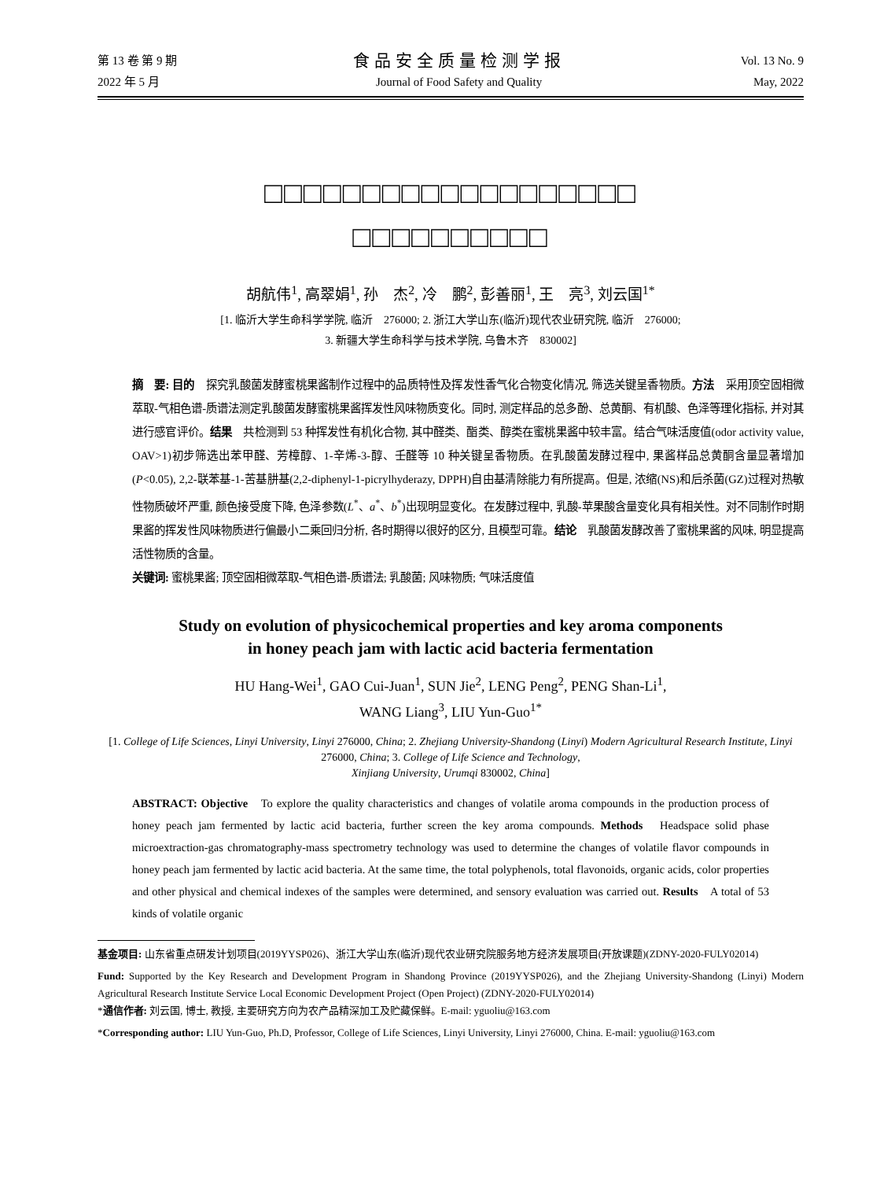第 13 卷 第 9 期
2022 年 5 月
食品安全质量检测学报
Journal of Food Safety and Quality
Vol. 13 No. 9
May, 2022
□□□□□□□□□□□□□□□□□□□
□□□□□□□□□□
胡航伟<sup>1</sup>, 高翠娟<sup>1</sup>, 孙　杰<sup>2</sup>, 冷　鹏<sup>2</sup>, 彭善丽<sup>1</sup>, 王　亮<sup>3</sup>, 刘云国<sup>1*</sup>
[1. 临沂大学生命科学学院, 临沂　276000; 2. 浙江大学山东(临沂)现代农业研究院, 临沂　276000;
3. 新疆大学生命科学与技术学院, 乌鲁木齐　830002]
摘　要: 目的　探究乳酸菌发酵蜜桃果酱制作过程中的品质特性及挥发性香气化合物变化情况, 筛选关键呈香物质。方法　采用顶空固相微萃取-气相色谱-质谱法测定乳酸菌发酵蜜桃果酱挥发性风味物质变化。同时, 测定样品的总多酚、总黄酮、有机酸、色泽等理化指标, 并对其进行感官评价。结果　共检测到 53 种挥发性有机化合物, 其中醛类、酯类、醇类在蜜桃果酱中较丰富。结合气味活度值(odor activity value, OAV>1)初步筛选出苯甲醛、芳樟醇、1-辛烯-3-醇、壬醛等 10 种关键呈香物质。在乳酸菌发酵过程中, 果酱样品总黄酮含量显著增加(P<0.05), 2,2-联苯基-1-苦基肼基(2,2-diphenyl-1-picrylhyderazy, DPPH)自由基清除能力有所提高。但是, 浓缩(NS)和后杀菌(GZ)过程对热敏性物质破坏严重, 颜色接受度下降, 色泽参数(L<sup>*</sup>、a<sup>*</sup>、b<sup>*</sup>)出现明显变化。在发酵过程中, 乳酸-苹果酸含量变化具有相关性。对不同制作时期果酱的挥发性风味物质进行偏最小二乘回归分析, 各时期得以很好的区分, 且模型可靠。结论　乳酸菌发酵改善了蜜桃果酱的风味, 明显提高活性物质的含量。
关键词: 蜜桃果酱; 顶空固相微萃取-气相色谱-质谱法; 乳酸菌; 风味物质; 气味活度值
Study on evolution of physicochemical properties and key aroma components
in honey peach jam with lactic acid bacteria fermentation
HU Hang-Wei<sup>1</sup>, GAO Cui-Juan<sup>1</sup>, SUN Jie<sup>2</sup>, LENG Peng<sup>2</sup>, PENG Shan-Li<sup>1</sup>,
WANG Liang<sup>3</sup>, LIU Yun-Guo<sup>1*</sup>
[1. College of Life Sciences, Linyi University, Linyi 276000, China; 2. Zhejiang University-Shandong (Linyi) Modern Agricultural Research Institute, Linyi 276000, China; 3. College of Life Science and Technology,
Xinjiang University, Urumqi 830002, China]
ABSTRACT: Objective　To explore the quality characteristics and changes of volatile aroma compounds in the production process of honey peach jam fermented by lactic acid bacteria, further screen the key aroma compounds. Methods　Headspace solid phase microextraction-gas chromatography-mass spectrometry technology was used to determine the changes of volatile flavor compounds in honey peach jam fermented by lactic acid bacteria. At the same time, the total polyphenols, total flavonoids, organic acids, color properties and other physical and chemical indexes of the samples were determined, and sensory evaluation was carried out. Results　A total of 53 kinds of volatile organic
基金项目: 山东省重点研发计划项目(2019YYSP026)、浙江大学山东(临沂)现代农业研究院服务地方经济发展项目(开放课题)(ZDNY-2020-FULY02014)
Fund: Supported by the Key Research and Development Program in Shandong Province (2019YYSP026), and the Zhejiang University-Shandong (Linyi) Modern Agricultural Research Institute Service Local Economic Development Project (Open Project) (ZDNY-2020-FULY02014)
*通信作者: 刘云国, 博士, 教授, 主要研究方向为农产品精深加工及贮藏保鲜。E-mail: yguoliu@163.com
*Corresponding author: LIU Yun-Guo, Ph.D, Professor, College of Life Sciences, Linyi University, Linyi 276000, China. E-mail: yguoliu@163.com